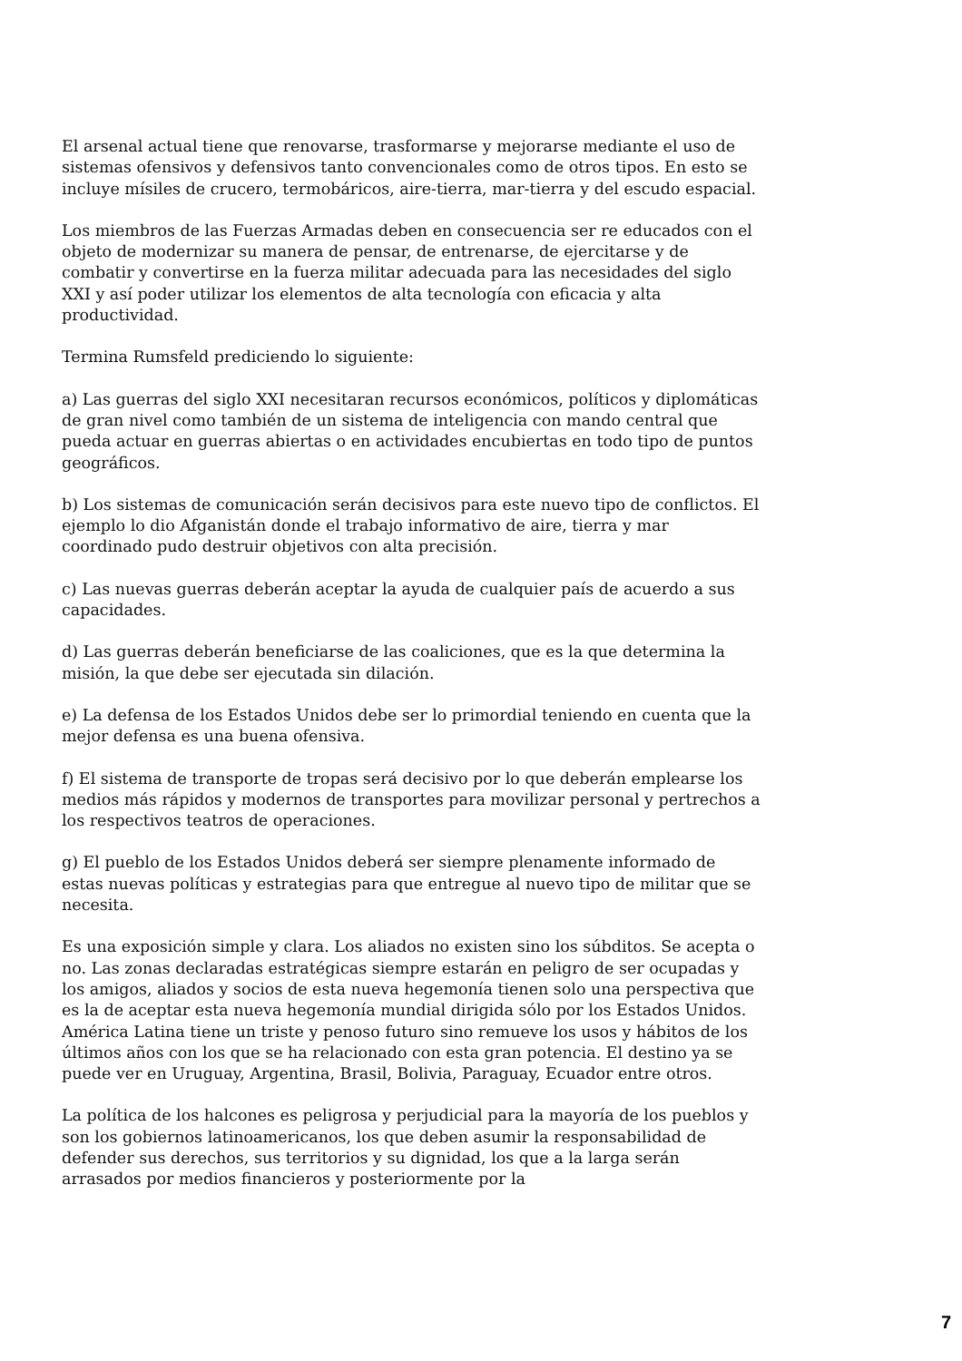El arsenal actual tiene que renovarse, trasformarse y mejorarse mediante el uso de sistemas ofensivos y defensivos tanto convencionales como de otros tipos. En esto se incluye mísiles de crucero, termobáricos, aire-tierra, mar-tierra y del escudo espacial.
Los miembros de las Fuerzas Armadas deben en consecuencia ser re educados con el objeto de modernizar su manera de pensar, de entrenarse, de ejercitarse y de combatir y convertirse en la fuerza militar adecuada para las necesidades del siglo XXI y así poder utilizar los elementos de alta tecnología con eficacia y alta productividad.
Termina Rumsfeld prediciendo lo siguiente:
a) Las guerras del siglo XXI necesitaran recursos económicos, políticos y diplomáticas de gran nivel como también de un sistema de inteligencia con mando central que pueda actuar en guerras abiertas o en actividades encubiertas en todo tipo de puntos geográficos.
b) Los sistemas de comunicación serán decisivos para este nuevo tipo de conflictos. El ejemplo lo dio Afganistán donde el trabajo informativo de aire, tierra y mar coordinado pudo destruir objetivos con alta precisión.
c) Las nuevas guerras deberán aceptar la ayuda de cualquier país de acuerdo a sus capacidades.
d) Las guerras deberán beneficiarse de las coaliciones, que es la que determina la misión, la que debe ser ejecutada sin dilación.
e) La defensa de los Estados Unidos debe ser lo primordial teniendo en cuenta que la mejor defensa es una buena ofensiva.
f) El sistema de transporte de tropas será decisivo por lo que deberán emplearse los medios más rápidos y modernos de transportes para movilizar personal y pertrechos a los respectivos teatros de operaciones.
g) El pueblo de los Estados Unidos deberá ser siempre plenamente informado de estas nuevas políticas y estrategias para que entregue al nuevo tipo de militar que se necesita.
Es una exposición simple y clara. Los aliados no existen sino los súbditos. Se acepta o no. Las zonas declaradas estratégicas siempre estarán en peligro de ser ocupadas y los amigos, aliados y socios de esta nueva hegemonía tienen solo una perspectiva que es la de aceptar esta nueva hegemonía mundial dirigida sólo por los Estados Unidos. América Latina tiene un triste y penoso futuro sino remueve los usos y hábitos de los últimos años con los que se ha relacionado con esta gran potencia. El destino ya se puede ver en Uruguay, Argentina, Brasil, Bolivia, Paraguay, Ecuador entre otros.
La política de los halcones es peligrosa y perjudicial para la mayoría de los pueblos y son los gobiernos latinoamericanos, los que deben asumir la responsabilidad de defender sus derechos, sus territorios y su dignidad, los que a la larga serán arrasados por medios financieros y posteriormente por la
7